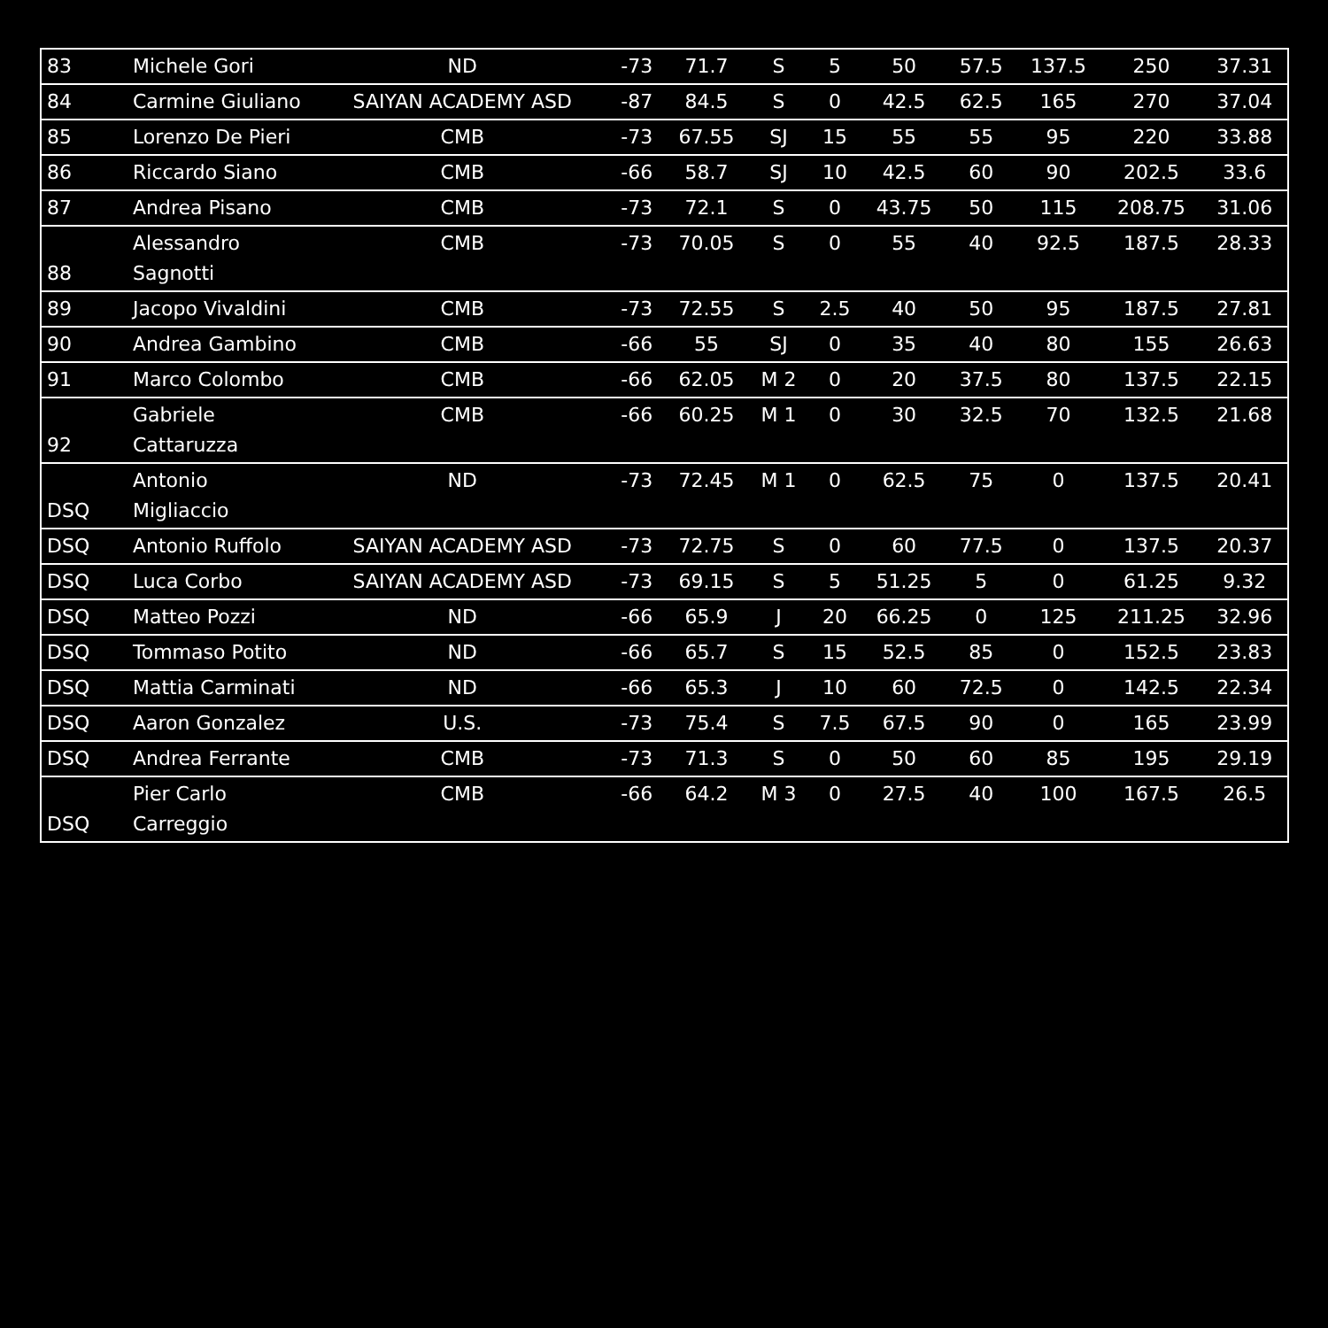| 83 | Michele Gori | ND | -73 | 71.7 | S | 5 | 50 | 57.5 | 137.5 | 250 | 37.31 |
| 84 | Carmine Giuliano | SAIYAN ACADEMY ASD | -87 | 84.5 | S | 0 | 42.5 | 62.5 | 165 | 270 | 37.04 |
| 85 | Lorenzo De Pieri | CMB | -73 | 67.55 | SJ | 15 | 55 | 55 | 95 | 220 | 33.88 |
| 86 | Riccardo Siano | CMB | -66 | 58.7 | SJ | 10 | 42.5 | 60 | 90 | 202.5 | 33.6 |
| 87 | Andrea Pisano | CMB | -73 | 72.1 | S | 0 | 43.75 | 50 | 115 | 208.75 | 31.06 |
| 88 | Alessandro Sagnotti | CMB | -73 | 70.05 | S | 0 | 55 | 40 | 92.5 | 187.5 | 28.33 |
| 89 | Jacopo Vivaldini | CMB | -73 | 72.55 | S | 2.5 | 40 | 50 | 95 | 187.5 | 27.81 |
| 90 | Andrea Gambino | CMB | -66 | 55 | SJ | 0 | 35 | 40 | 80 | 155 | 26.63 |
| 91 | Marco Colombo | CMB | -66 | 62.05 | M 2 | 0 | 20 | 37.5 | 80 | 137.5 | 22.15 |
| 92 | Gabriele Cattaruzza | CMB | -66 | 60.25 | M 1 | 0 | 30 | 32.5 | 70 | 132.5 | 21.68 |
| DSQ | Antonio Migliaccio | ND | -73 | 72.45 | M 1 | 0 | 62.5 | 75 | 0 | 137.5 | 20.41 |
| DSQ | Antonio Ruffolo | SAIYAN ACADEMY ASD | -73 | 72.75 | S | 0 | 60 | 77.5 | 0 | 137.5 | 20.37 |
| DSQ | Luca Corbo | SAIYAN ACADEMY ASD | -73 | 69.15 | S | 5 | 51.25 | 5 | 0 | 61.25 | 9.32 |
| DSQ | Matteo Pozzi | ND | -66 | 65.9 | J | 20 | 66.25 | 0 | 125 | 211.25 | 32.96 |
| DSQ | Tommaso Potito | ND | -66 | 65.7 | S | 15 | 52.5 | 85 | 0 | 152.5 | 23.83 |
| DSQ | Mattia Carminati | ND | -66 | 65.3 | J | 10 | 60 | 72.5 | 0 | 142.5 | 22.34 |
| DSQ | Aaron Gonzalez | U.S. | -73 | 75.4 | S | 7.5 | 67.5 | 90 | 0 | 165 | 23.99 |
| DSQ | Andrea Ferrante | CMB | -73 | 71.3 | S | 0 | 50 | 60 | 85 | 195 | 29.19 |
| DSQ | Pier Carlo Carreggio | CMB | -66 | 64.2 | M 3 | 0 | 27.5 | 40 | 100 | 167.5 | 26.5 |